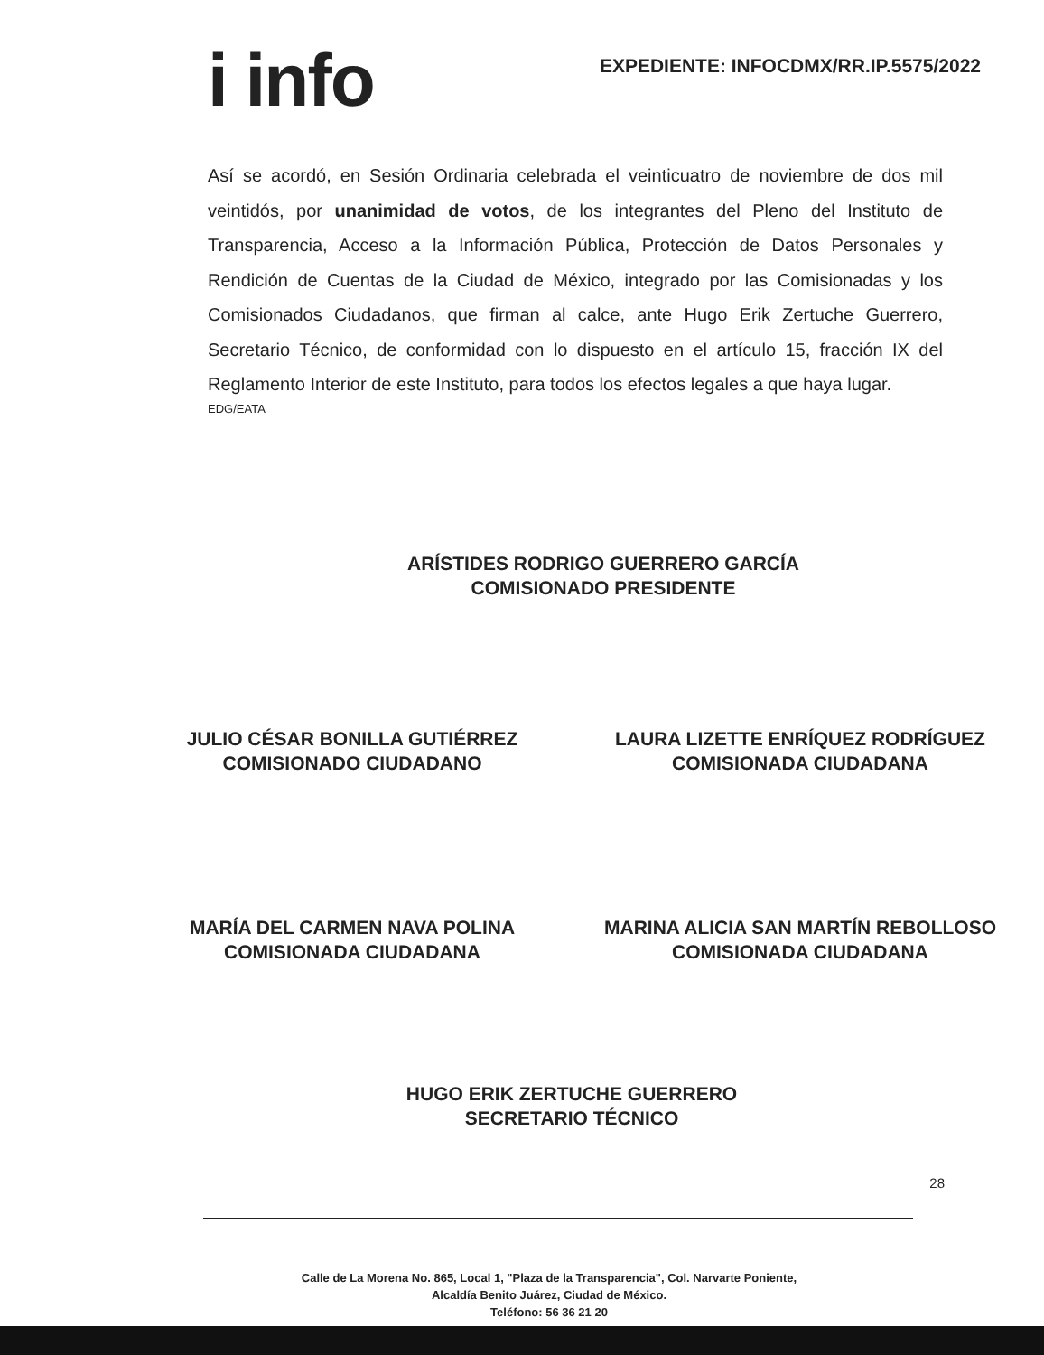i info
EXPEDIENTE: INFOCDMX/RR.IP.5575/2022
Así se acordó, en Sesión Ordinaria celebrada el veinticuatro de noviembre de dos mil veintidós, por unanimidad de votos, de los integrantes del Pleno del Instituto de Transparencia, Acceso a la Información Pública, Protección de Datos Personales y Rendición de Cuentas de la Ciudad de México, integrado por las Comisionadas y los Comisionados Ciudadanos, que firman al calce, ante Hugo Erik Zertuche Guerrero, Secretario Técnico, de conformidad con lo dispuesto en el artículo 15, fracción IX del Reglamento Interior de este Instituto, para todos los efectos legales a que haya lugar.
EDG/EATA
ARÍSTIDES RODRIGO GUERRERO GARCÍA
COMISIONADO PRESIDENTE
JULIO CÉSAR BONILLA GUTIÉRREZ
COMISIONADO CIUDADANO
LAURA LIZETTE ENRÍQUEZ RODRÍGUEZ
COMISIONADA CIUDADANA
MARÍA DEL CARMEN NAVA POLINA
COMISIONADA CIUDADANA
MARINA ALICIA SAN MARTÍN REBOLLOSO
COMISIONADA CIUDADANA
HUGO ERIK ZERTUCHE GUERRERO
SECRETARIO TÉCNICO
28
Calle de La Morena No. 865, Local 1, "Plaza de la Transparencia", Col. Narvarte Poniente,
Alcaldía Benito Juárez, Ciudad de México.
Teléfono: 56 36 21 20